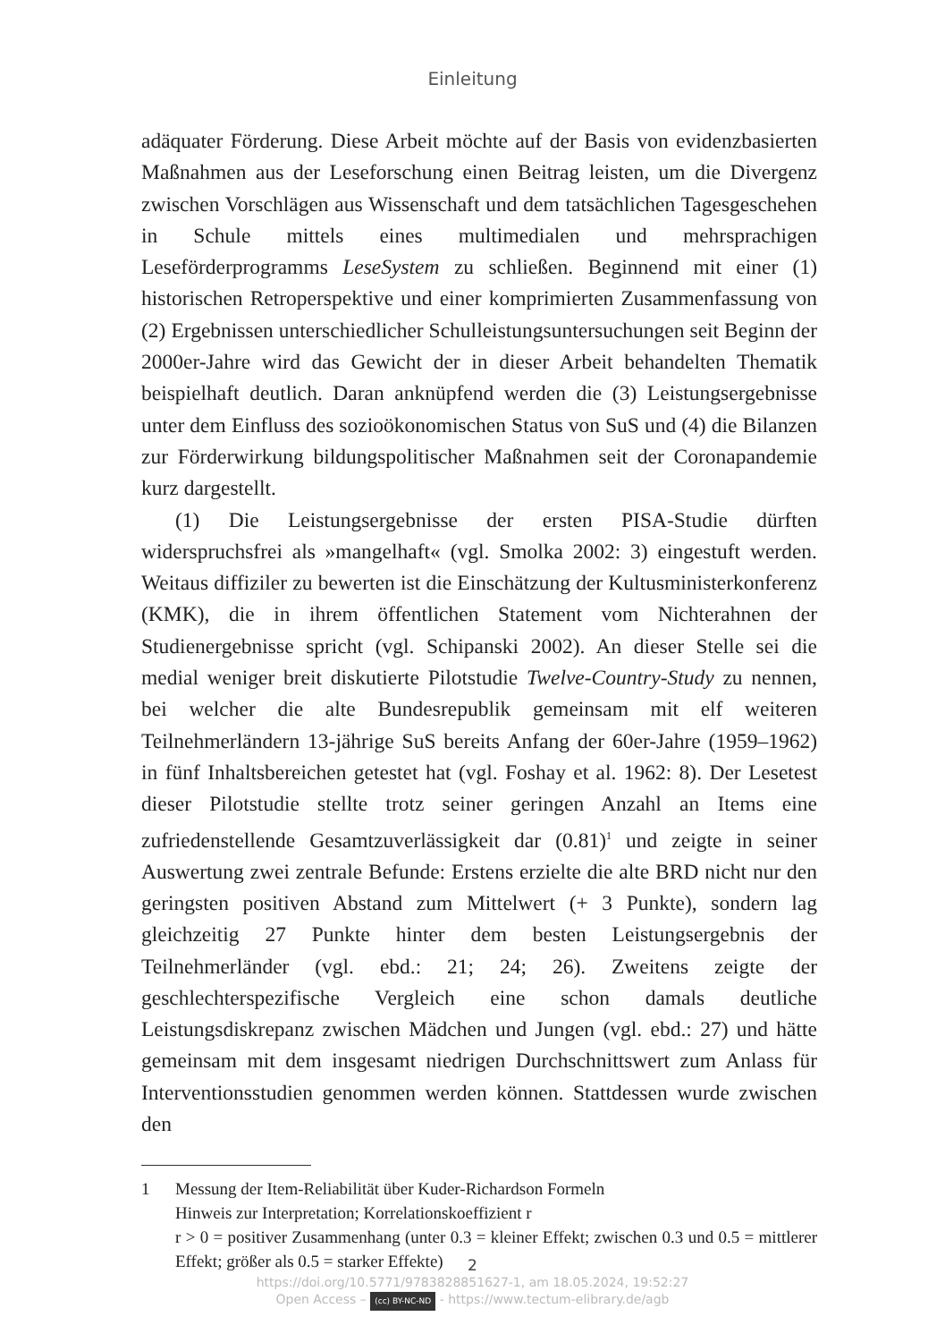Einleitung
adäquater Förderung. Diese Arbeit möchte auf der Basis von evidenzbasierten Maßnahmen aus der Leseforschung einen Beitrag leisten, um die Divergenz zwischen Vorschlägen aus Wissenschaft und dem tatsächlichen Tagesgeschehen in Schule mittels eines multimedialen und mehrsprachigen Leseförderprogramms LeseSystem zu schließen. Beginnend mit einer (1) historischen Retroperspektive und einer komprimierten Zusammenfassung von (2) Ergebnissen unterschiedlicher Schulleistungsuntersuchungen seit Beginn der 2000er-Jahre wird das Gewicht der in dieser Arbeit behandelten Thematik beispielhaft deutlich. Daran anknüpfend werden die (3) Leistungsergebnisse unter dem Einfluss des sozioökonomischen Status von SuS und (4) die Bilanzen zur Förderwirkung bildungspolitischer Maßnahmen seit der Coronapandemie kurz dargestellt.
(1) Die Leistungsergebnisse der ersten PISA-Studie dürften widerspruchsfrei als »mangelhaft« (vgl. Smolka 2002: 3) eingestuft werden. Weitaus diffiziler zu bewerten ist die Einschätzung der Kultusministerkonferenz (KMK), die in ihrem öffentlichen Statement vom Nichterahnen der Studienergebnisse spricht (vgl. Schipanski 2002). An dieser Stelle sei die medial weniger breit diskutierte Pilotstudie Twelve-Country-Study zu nennen, bei welcher die alte Bundesrepublik gemeinsam mit elf weiteren Teilnehmerländern 13-jährige SuS bereits Anfang der 60er-Jahre (1959–1962) in fünf Inhaltsbereichen getestet hat (vgl. Foshay et al. 1962: 8). Der Lesetest dieser Pilotstudie stellte trotz seiner geringen Anzahl an Items eine zufriedenstellende Gesamtzuverlässigkeit dar (0.81)<sup>1</sup> und zeigte in seiner Auswertung zwei zentrale Befunde: Erstens erzielte die alte BRD nicht nur den geringsten positiven Abstand zum Mittelwert (+ 3 Punkte), sondern lag gleichzeitig 27 Punkte hinter dem besten Leistungsergebnis der Teilnehmerländer (vgl. ebd.: 21; 24; 26). Zweitens zeigte der geschlechterspezifische Vergleich eine schon damals deutliche Leistungsdiskrepanz zwischen Mädchen und Jungen (vgl. ebd.: 27) und hätte gemeinsam mit dem insgesamt niedrigen Durchschnittswert zum Anlass für Interventionsstudien genommen werden können. Stattdessen wurde zwischen den
1 Messung der Item-Reliabilität über Kuder-Richardson Formeln
Hinweis zur Interpretation; Korrelationskoeffizient r
r > 0 = positiver Zusammenhang (unter 0.3 = kleiner Effekt; zwischen 0.3 und 0.5 = mittlerer Effekt; größer als 0.5 = starker Effekte)
2
https://doi.org/10.5771/9783828851627-1, am 18.05.2024, 19:52:27
Open Access – (cc) BY-NC-ND - https://www.tectum-elibrary.de/agb